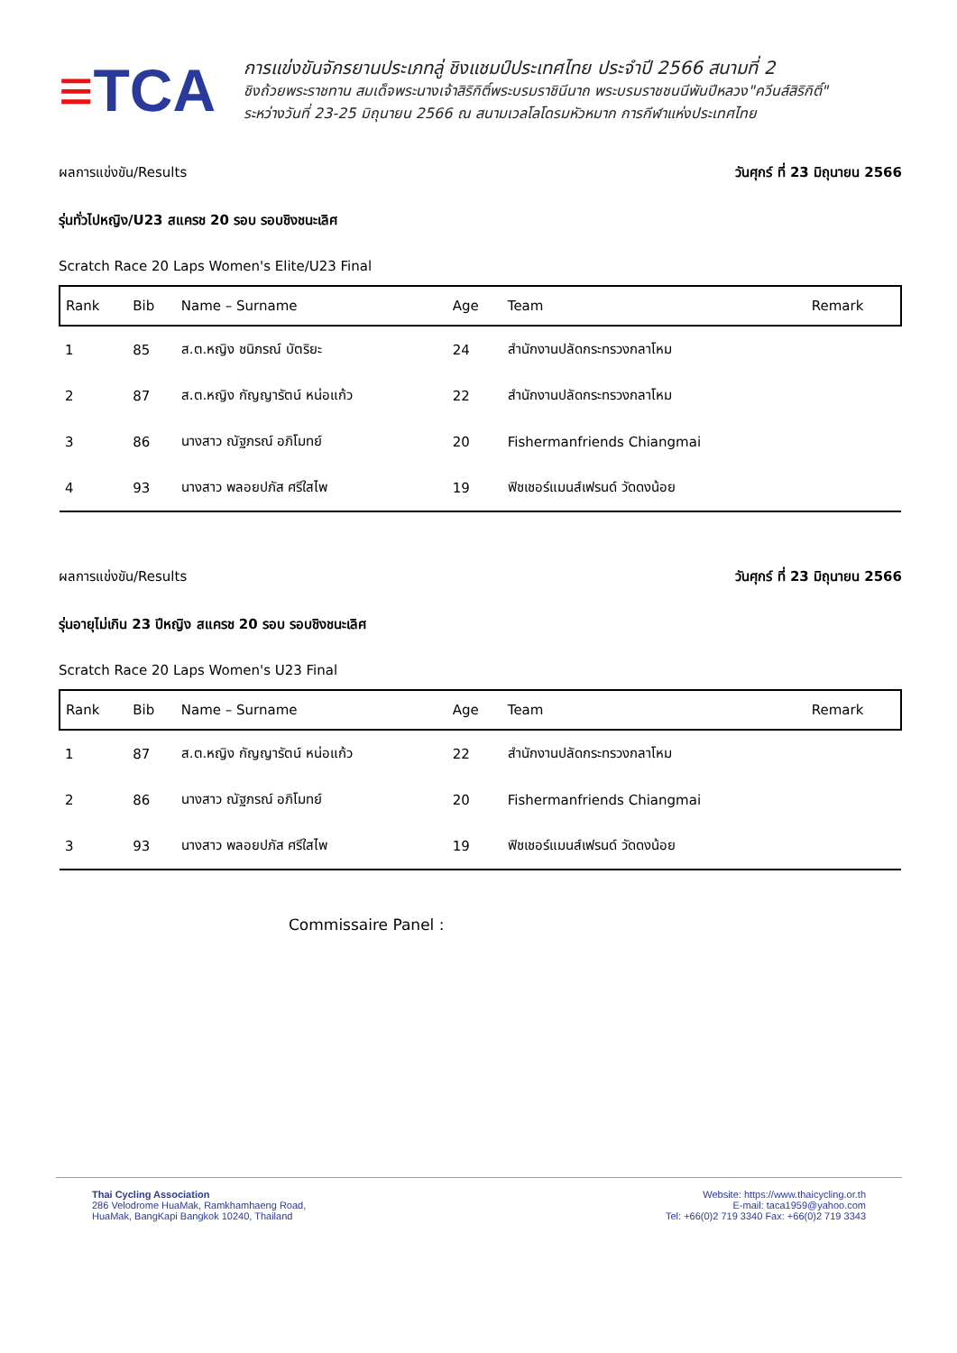≡TCA
การแข่งขันจักรยานประเภทลู่ ชิงแชมป์ประเทศไทย ประจำปี 2566 สนามที่ 2
ชิงถ้วยพระราชทาน สมเด็จพระนางเจ้าสิริกิติ์พระบรมราชินีนาถ พระบรมราชชนนีพันปีหลวง"ควีนส์สิริกิติ์"
ระหว่างวันที่ 23-25 มิถุนายน 2566 ณ สนามเวลโลโดรมหัวหมาก การกีฬาแห่งประเทศไทย
ผลการแข่งขัน/Results วันศุกร์ ที่ 23 มิถุนายน 2566
รุ่นทั่วไปหญิง/U23 สแครช 20 รอบ รอบชิงชนะเลิศ
Scratch Race 20 Laps Women's Elite/U23 Final
| Rank | Bib | Name – Surname | Age | Team | Remark |
| --- | --- | --- | --- | --- | --- |
| 1 | 85 | ส.ต.หญิง ชนิภรณ์ บัตริยะ | 24 | สำนักงานปลัดกระทรวงกลาโหม | |
| 2 | 87 | ส.ต.หญิง กัญญารัตน์ หน่อแก้ว | 22 | สำนักงานปลัดกระทรวงกลาโหม | |
| 3 | 86 | นางสาว ณัฐภรณ์ อภิโมทย์ | 20 | Fishermanfriends Chiangmai | |
| 4 | 93 | นางสาว พลอยปภัส ศรีใสไพ | 19 | ฟิชเชอร์แมนส์เฟรนด์ วัดดงน้อย | |
ผลการแข่งขัน/Results วันศุกร์ ที่ 23 มิถุนายน 2566
รุ่นอายุไม่เกิน 23 ปีหญิง สแครช 20 รอบ รอบชิงชนะเลิศ
Scratch Race 20 Laps Women's U23 Final
| Rank | Bib | Name – Surname | Age | Team | Remark |
| --- | --- | --- | --- | --- | --- |
| 1 | 87 | ส.ต.หญิง กัญญารัตน์ หน่อแก้ว | 22 | สำนักงานปลัดกระทรวงกลาโหม | |
| 2 | 86 | นางสาว ณัฐภรณ์ อภิโมทย์ | 20 | Fishermanfriends Chiangmai | |
| 3 | 93 | นางสาว พลอยปภัส ศรีใสไพ | 19 | ฟิชเชอร์แมนส์เฟรนด์ วัดดงน้อย | |
Commissaire Panel :
Thai Cycling Association
286 Velodrome HuaMak, Ramkhamhaeng Road,
HuaMak, BangKapi Bangkok 10240, Thailand
Website: https://www.thaicycling.or.th
E-mail: taca1959@yahoo.com
Tel: +66(0)2 719 3340 Fax: +66(0)2 719 3343